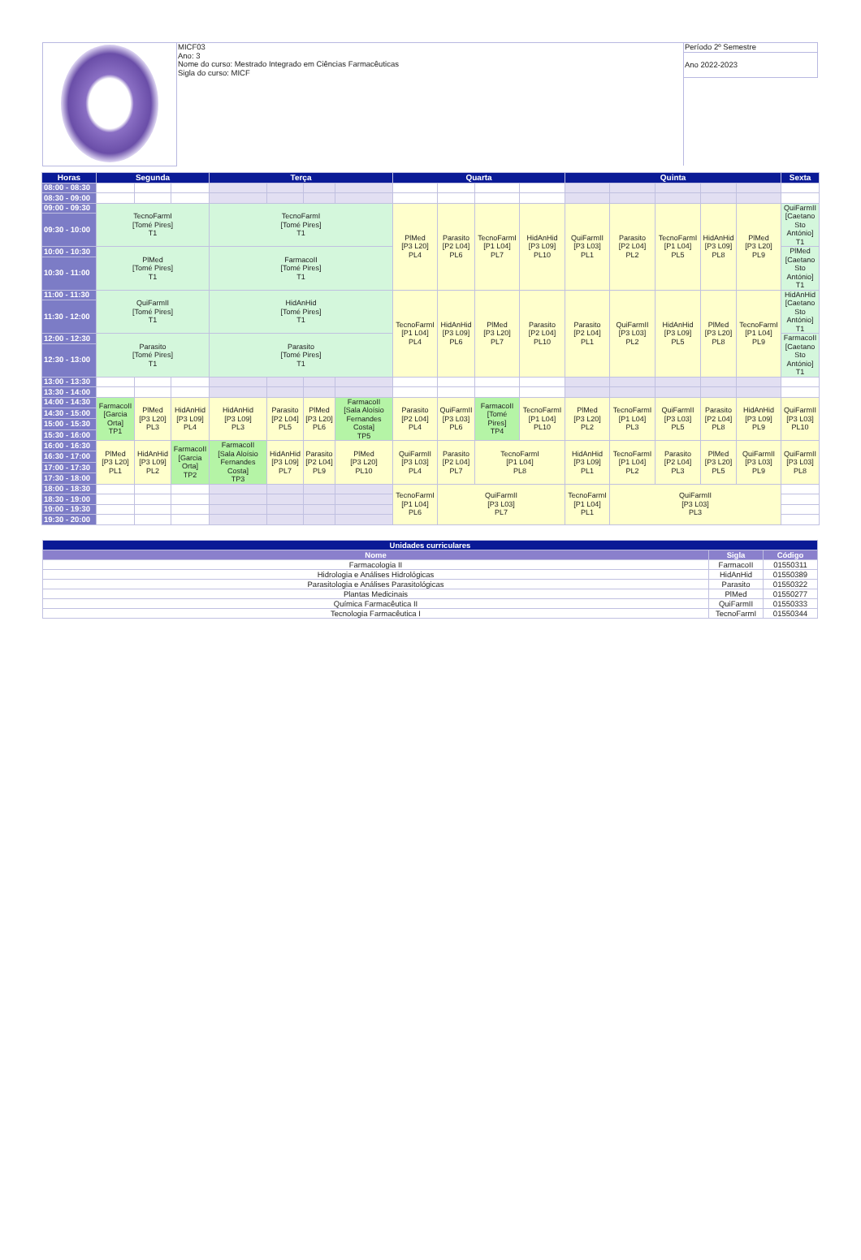| | MICF03 Ano: 3 Nome do curso: Mestrado Integrado em Ciências Farmacêuticas Sigla do curso: MICF | Período 2º Semestre |
| | | Ano 2022-2023 |
| Horas | Segunda | | | Terça | | | | Quarta | | | | Quinta | | | | | Sexta |
| --- | --- | --- | --- | --- | --- | --- | --- | --- | --- | --- | --- | --- | --- | --- | --- | --- | --- |
| 08:00 - 08:30 | | | | | | | | | | | | | | | | | |
| 08:30 - 09:00 | | | | | | | | | | | | | | | | | |
| 09:00 - 09:30 | TecnoFarmI [Tomé Pires] T1 | | | TecnoFarmI [Tomé Pires] T1 | | | | PlMed [P3 L20] PL4 | Parasito [P2 L04] PL6 | TecnoFarmI [P1 L04] PL7 | HidAnHid [P3 L09] PL10 | QuiFarmII [P3 L03] PL1 | Parasito [P2 L04] PL2 | TecnoFarmI [P1 L04] PL5 | HidAnHid [P3 L09] PL8 | PlMed [P3 L20] PL9 | QuiFarmII [Caetano Sto António] T1 |
| 09:30 - 10:00 | | | | | | | | | | | | | | | | | |
| 10:00 - 10:30 | PlMed [Tomé Pires] T1 | | | FarmacoII [Tomé Pires] T1 | | | | | | | | | | | | | PlMed [Caetano Sto António] T1 |
| 10:30 - 11:00 | | | | | | | | | | | | | | | | | |
| 11:00 - 11:30 | QuiFarmII [Tomé Pires] T1 | | | HidAnHid [Tomé Pires] T1 | | | | TecnoFarmI [P1 L04] PL4 | HidAnHid [P3 L09] PL6 | PlMed [P3 L20] PL7 | Parasito [P2 L04] PL10 | Parasito [P2 L04] PL1 | QuiFarmII [P3 L03] PL2 | HidAnHid [P3 L09] PL5 | PlMed [P3 L20] PL8 | TecnoFarmI [P1 L04] PL9 | HidAnHid [Caetano Sto António] T1 |
| 11:30 - 12:00 | | | | | | | | | | | | | | | | | |
| 12:00 - 12:30 | Parasito [Tomé Pires] T1 | | | Parasito [Tomé Pires] T1 | | | | | | | | | | | | | FarmacoII [Caetano Sto António] T1 |
| 12:30 - 13:00 | | | | | | | | | | | | | | | | | |
| 13:00 - 13:30 | | | | | | | | | | | | | | | | | |
| 13:30 - 14:00 | | | | | | | | | | | | | | | | | |
| 14:00 - 14:30 | FarmacoII [Garcia Orta] TP1 | PlMed [P3 L20] PL3 | HidAnHid [P3 L09] PL4 | HidAnHid [P3 L09] PL3 | Parasito [P2 L04] PL5 | PlMed [P3 L20] PL6 | FarmacoII [Sala Aloísio Fernandes Costa] TP5 | Parasito [P2 L04] PL4 | QuiFarmII [P3 L03] PL6 | FarmacoII [Tomé Pires] TP4 | TecnoFarmI [P1 L04] PL10 | PlMed [P3 L20] PL2 | TecnoFarmI [P1 L04] PL3 | QuiFarmII [P3 L03] PL5 | Parasito [P2 L04] PL8 | HidAnHid [P3 L09] PL9 | QuiFarmII [P3 L03] PL10 |
| 14:30 - 15:00 | | | | | | | | | | | | | | | | | |
| 15:00 - 15:30 | | | | | | | | | | | | | | | | | |
| 15:30 - 16:00 | | | | | | | | | | | | | | | | | |
| 16:00 - 16:30 | PlMed [P3 L20] PL1 | HidAnHid [P3 L09] PL2 | FarmacoII [Garcia Orta] TP2 | FarmacoII [Sala Aloísio Fernandes Costa] TP3 | HidAnHid [P3 L09] PL7 | Parasito [P2 L04] PL9 | PlMed [P3 L20] PL10 | QuiFarmII [P3 L03] PL4 | Parasito [P2 L04] PL7 | TecnoFarmI [P1 L04] PL8 | | HidAnHid [P3 L09] PL1 | TecnoFarmI [P1 L04] PL2 | Parasito [P2 L04] PL3 | PlMed [P3 L20] PL5 | QuiFarmII [P3 L03] PL9 | QuiFarmII [P3 L03] PL8 |
| 16:30 - 17:00 | | | | | | | | | | | | | | | | | |
| 17:00 - 17:30 | | | | | | | | | | | | | | | | | |
| 17:30 - 18:00 | | | | | | | | | | | | | | | | | |
| 18:00 - 18:30 | | | | | | | | TecnoFarmI [P1 L04] PL6 | QuiFarmII [P3 L03] PL7 | | | TecnoFarmI [P1 L04] PL1 | QuiFarmII [P3 L03] PL3 | | | | |
| 18:30 - 19:00 | | | | | | | | | | | | | | | | | |
| 19:00 - 19:30 | | | | | | | | | | | | | | | | | |
| 19:30 - 20:00 | | | | | | | | | | | | | | | | | |
| Unidades curriculares | | |
| --- | --- | --- |
| Nome | Sigla | Código |
| Farmacologia II | FarmacoII | 01550311 |
| Hidrologia e Análises Hidrológicas | HidAnHid | 01550389 |
| Parasitologia e Análises Parasitológicas | Parasito | 01550322 |
| Plantas Medicinais | PlMed | 01550277 |
| Química Farmacêutica II | QuiFarmII | 01550333 |
| Tecnologia Farmacêutica I | TecnoFarmI | 01550344 |